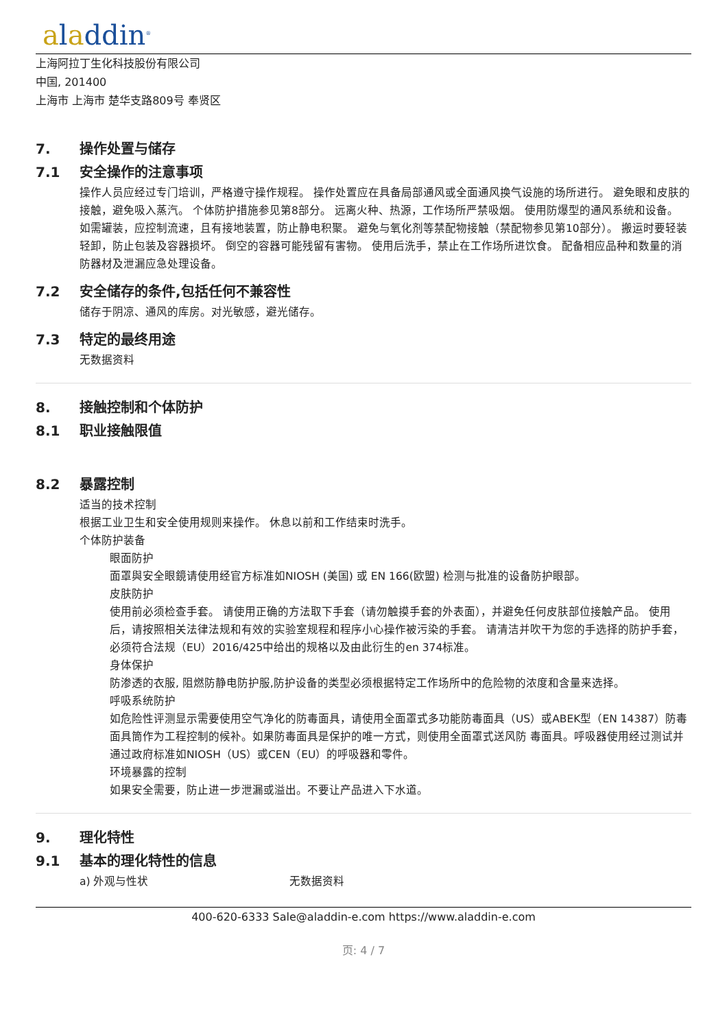aladdin<sup>®</sup>
上海阿拉丁生化科技股份有限公司
中国, 201400
上海市 上海市 楚华支路809号 奉贤区
7. 操作处置与储存
7.1 安全操作的注意事项
操作人员应经过专门培训，严格遵守操作规程。 操作处置应在具备局部通风或全面通风换气设施的场所进行。 避免眼和皮肤的接触，避免吸入蒸汽。 个体防护措施参见第8部分。 远离火种、热源，工作场所严禁吸烟。 使用防爆型的通风系统和设备。 如需罐装，应控制流速，且有接地装置，防止静电积聚。 避免与氧化剂等禁配物接触（禁配物参见第10部分）。 搬运时要轻装轻卸，防止包装及容器损坏。 倒空的容器可能残留有害物。 使用后洗手，禁止在工作场所进饮食。 配备相应品种和数量的消防器材及泄漏应急处理设备。
7.2 安全储存的条件,包括任何不兼容性
储存于阴凉、通风的库房。对光敏感，避光储存。
7.3 特定的最终用途
无数据资料
8. 接触控制和个体防护
8.1 职业接触限值
8.2 暴露控制
适当的技术控制
根据工业卫生和安全使用规则来操作。 休息以前和工作结束时洗手。
个体防护装备
眼面防护
面罩與安全眼鏡请使用经官方标准如NIOSH (美国) 或 EN 166(欧盟) 检测与批准的设备防护眼部。
皮肤防护
使用前必须检查手套。 请使用正确的方法取下手套（请勿触摸手套的外表面），并避免任何皮肤部位接触产品。 使用后，请按照相关法律法规和有效的实验室规程和程序小心操作被污染的手套。 请清洁并吹干为您的手选择的防护手套，必须符合法规（EU）2016/425中给出的规格以及由此衍生的en 374标准。
身体保护
防渗透的衣服, 阻燃防静电防护服,防护设备的类型必须根据特定工作场所中的危险物的浓度和含量来选择。
呼吸系统防护
如危险性评测显示需要使用空气净化的防毒面具，请使用全面罩式多功能防毒面具（US）或ABEK型（EN 14387）防毒面具筒作为工程控制的候补。如果防毒面具是保护的唯一方式，则使用全面罩式送风防 毒面具。呼吸器使用经过测试并通过政府标准如NIOSH（US）或CEN（EU）的呼吸器和零件。
环境暴露的控制
如果安全需要，防止进一步泄漏或溢出。不要让产品进入下水道。
9. 理化特性
9.1 基本的理化特性的信息
a) 外观与性状 无数据资料
400-620-6333 Sale@aladdin-e.com https://www.aladdin-e.com
页: 4 / 7